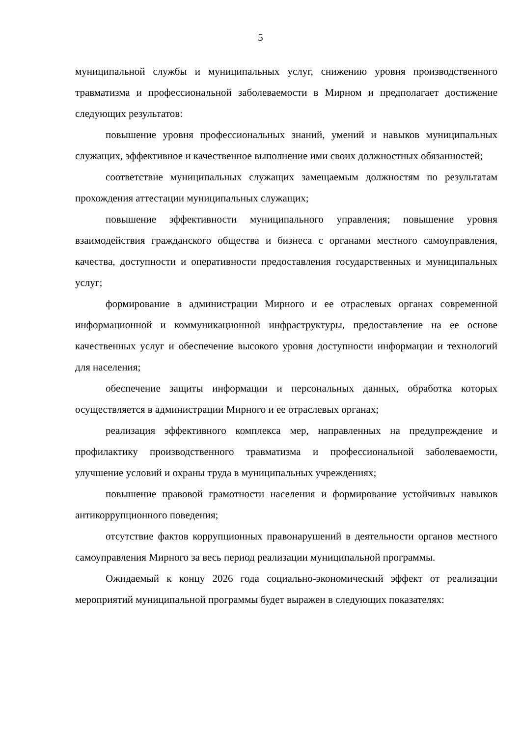5
муниципальной службы и муниципальных услуг, снижению уровня производственного травматизма и профессиональной заболеваемости в Мирном и предполагает достижение следующих результатов:
повышение уровня профессиональных знаний, умений и навыков муниципальных служащих, эффективное и качественное выполнение ими своих должностных обязанностей;
соответствие муниципальных служащих замещаемым должностям по результатам прохождения аттестации муниципальных служащих;
повышение эффективности муниципального управления; повышение уровня взаимодействия гражданского общества и бизнеса с органами местного самоуправления, качества, доступности и оперативности предоставления государственных и муниципальных услуг;
формирование в администрации Мирного и ее отраслевых органах современной информационной и коммуникационной инфраструктуры, предоставление на ее основе качественных услуг и обеспечение высокого уровня доступности информации и технологий для населения;
обеспечение защиты информации и персональных данных, обработка которых осуществляется в администрации Мирного и ее отраслевых органах;
реализация эффективного комплекса мер, направленных на предупреждение и профилактику производственного травматизма и профессиональной заболеваемости, улучшение условий и охраны труда в муниципальных учреждениях;
повышение правовой грамотности населения и формирование устойчивых навыков антикоррупционного поведения;
отсутствие фактов коррупционных правонарушений в деятельности органов местного самоуправления Мирного за весь период реализации муниципальной программы.
Ожидаемый к концу 2026 года социально-экономический эффект от реализации мероприятий муниципальной программы будет выражен в следующих показателях: